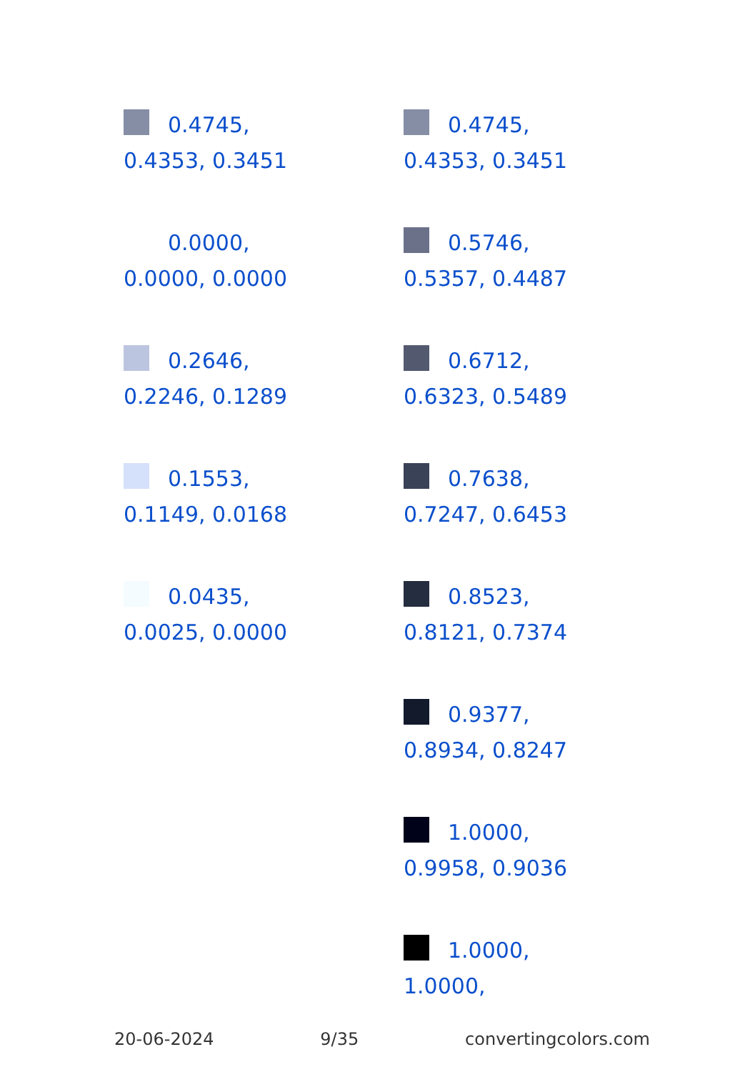0.4745, 0.4353, 0.3451
0.0000, 0.0000, 0.0000
0.2646, 0.2246, 0.1289
0.1553, 0.1149, 0.0168
0.0435, 0.0025, 0.0000
0.4745, 0.4353, 0.3451
0.5746, 0.5357, 0.4487
0.6712, 0.6323, 0.5489
0.7638, 0.7247, 0.6453
0.8523, 0.8121, 0.7374
0.9377, 0.8934, 0.8247
1.0000, 0.9958, 0.9036
1.0000, 1.0000,
20-06-2024 9/35 convertingcolors.com